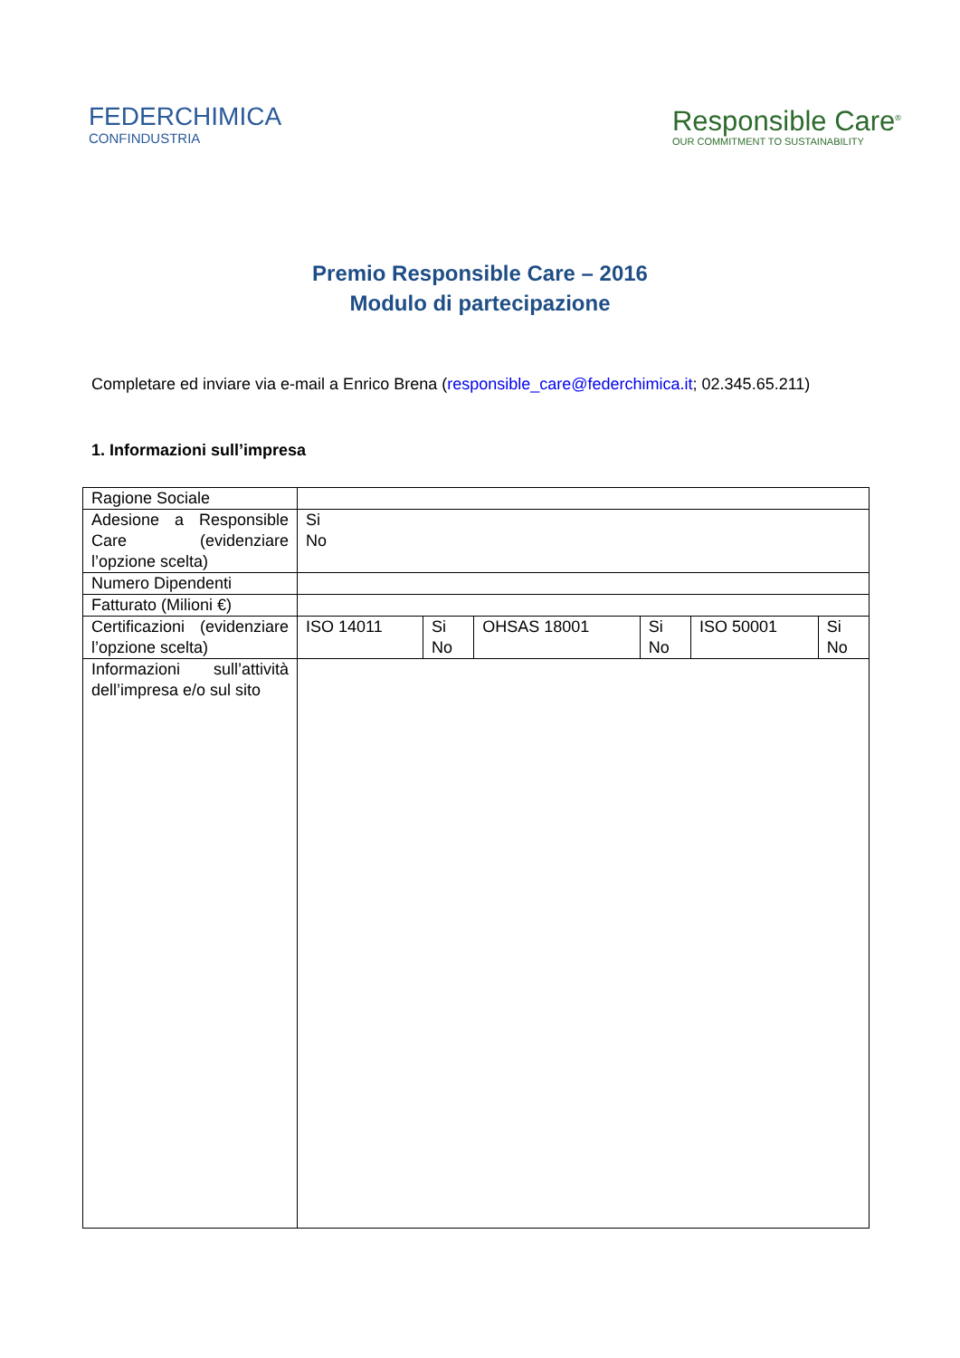FEDERCHIMICA
CONFINDUSTRIA
Responsible Care<sup>®</sup>
OUR COMMITMENT TO SUSTAINABILITY
Premio Responsible Care – 2016
Modulo di partecipazione
Completare ed inviare via e-mail a Enrico Brena (responsible_care@federchimica.it; 02.345.65.211)
1. Informazioni sull’impresa
| Ragione Sociale | | | | | | |
| Adesione a Responsible Care (evidenziare l’opzione scelta) | Si No | | | | | |
| Numero Dipendenti | | | | | | |
| Fatturato (Milioni €) | | | | | | |
| Certificazioni (evidenziare l’opzione scelta) | ISO 14011 | Si No | OHSAS 18001 | Si No | ISO 50001 | Si No |
| Informazioni sull’attività dell’impresa e/o sul sito | | | | | | |